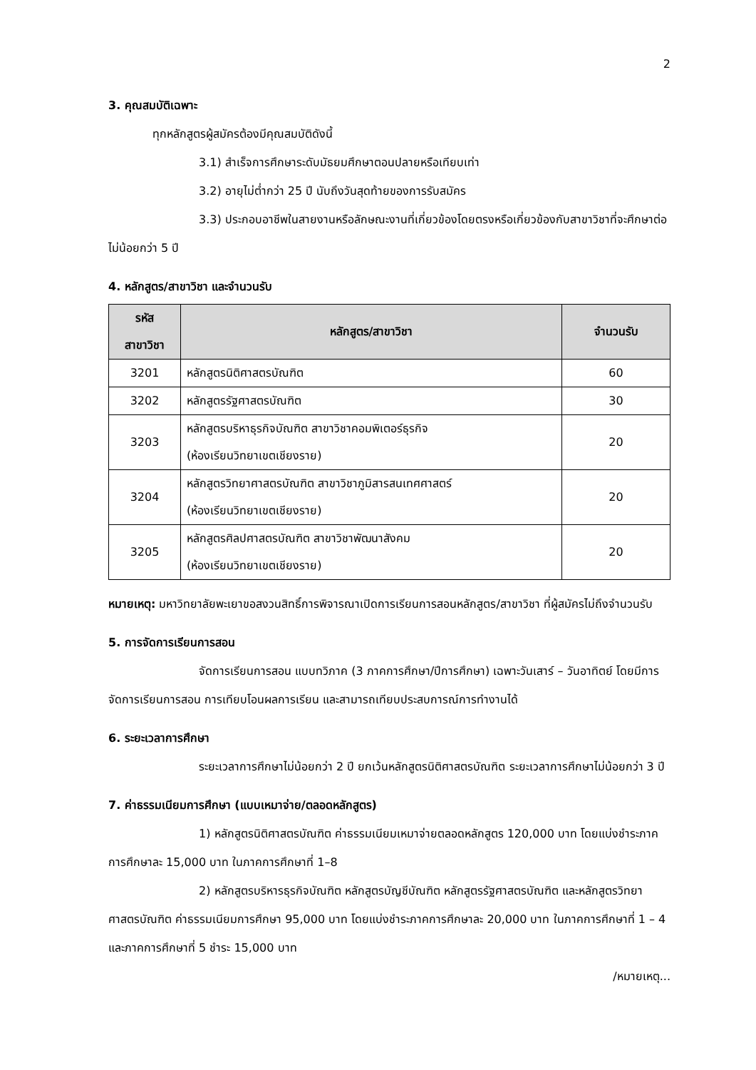2
3. คุณสมบัติเฉพาะ
ทุกหลักสูตรผู้สมัครต้องมีคุณสมบัติดังนี้
3.1) สำเร็จการศึกษาระดับมัธยมศึกษาตอนปลายหรือเทียบเท่า
3.2) อายุไม่ต่ำกว่า 25 ปี นับถึงวันสุดท้ายของการรับสมัคร
3.3) ประกอบอาชีพในสายงานหรือลักษณะงานที่เกี่ยวข้องโดยตรงหรือเกี่ยวข้องกับสาขาวิชาที่จะศึกษาต่อไม่น้อยกว่า 5 ปี
4. หลักสูตร/สาขาวิชา และจำนวนรับ
| รหัส สาขาวิชา | หลักสูตร/สาขาวิชา | จำนวนรับ |
| --- | --- | --- |
| 3201 | หลักสูตรนิติศาสตรบัณฑิต | 60 |
| 3202 | หลักสูตรรัฐศาสตรบัณฑิต | 30 |
| 3203 | หลักสูตรบริหาธุรกิจบัณฑิต สาขาวิชาคอมพิเตอร์ธุรกิจ (ห้องเรียนวิทยาเขตเชียงราย) | 20 |
| 3204 | หลักสูตรวิทยาศาสตรบัณฑิต สาขาวิชาภูมิสารสนเทศศาสตร์ (ห้องเรียนวิทยาเขตเชียงราย) | 20 |
| 3205 | หลักสูตรศิลปศาสตรบัณฑิต สาขาวิชาพัฒนาสังคม (ห้องเรียนวิทยาเขตเชียงราย) | 20 |
หมายเหตุ: มหาวิทยาลัยพะเยาขอสงวนสิทธิ์การพิจารณาเปิดการเรียนการสอนหลักสูตร/สาขาวิชา ที่ผู้สมัครไม่ถึงจำนวนรับ
5. การจัดการเรียนการสอน
จัดการเรียนการสอน แบบทวิภาค (3 ภาคการศึกษา/ปีการศึกษา) เฉพาะวันเสาร์ – วันอาทิตย์ โดยมีการจัดการเรียนการสอน การเทียบโอนผลการเรียน และสามารถเทียบประสบการณ์การทำงานได้
6. ระยะเวลาการศึกษา
ระยะเวลาการศึกษาไม่น้อยกว่า 2 ปี ยกเว้นหลักสูตรนิติศาสตรบัณฑิต ระยะเวลาการศึกษาไม่น้อยกว่า 3 ปี
7. ค่าธรรมเนียมการศึกษา (แบบเหมาจ่าย/ตลอดหลักสูตร)
1) หลักสูตรนิติศาสตรบัณฑิต ค่าธรรมเนียมเหมาจ่ายตลอดหลักสูตร 120,000 บาท โดยแบ่งชำระภาคการศึกษาละ 15,000 บาท ในภาคการศึกษาที่ 1–8
2) หลักสูตรบริหารธุรกิจบัณฑิต หลักสูตรบัญชีบัณฑิต หลักสูตรรัฐศาสตรบัณฑิต และหลักสูตรวิทยาศาสตรบัณฑิต ค่าธรรมเนียมการศึกษา 95,000 บาท โดยแบ่งชำระภาคการศึกษาละ 20,000 บาท ในภาคการศึกษาที่ 1 – 4 และภาคการศึกษาที่ 5 ชำระ 15,000 บาท
/หมายเหตุ...